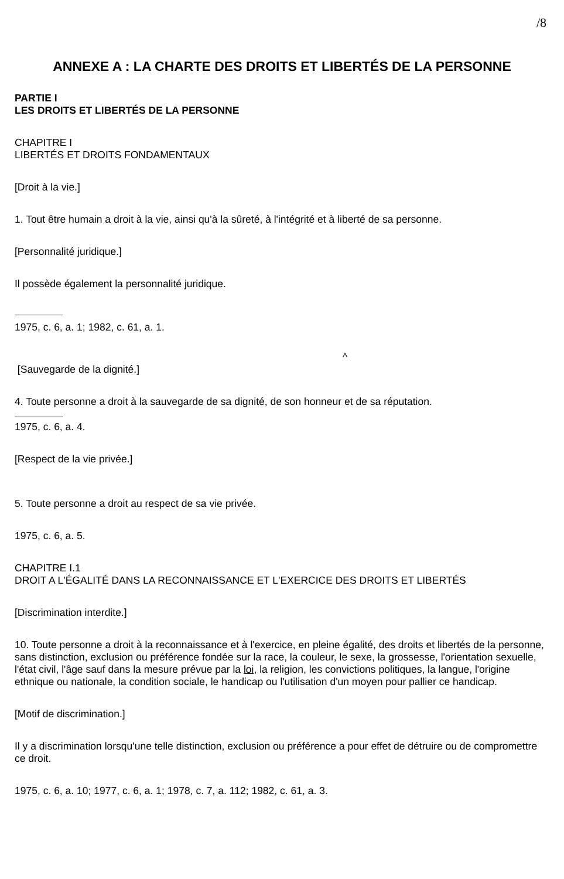/8
ANNEXE A : LA CHARTE DES DROITS ET LIBERTÉS DE LA PERSONNE
PARTIE I
LES DROITS ET LIBERTÉS DE LA PERSONNE
CHAPITRE I
LIBERTÉS ET DROITS FONDAMENTAUX
[Droit à la vie.]
1. Tout être humain a droit à la vie, ainsi qu'à la sûreté, à l'intégrité et à liberté de sa personne.
[Personnalité juridique.]
Il possède également la personnalité juridique.
1975, c. 6, a. 1; 1982, c. 61, a. 1.
^
[Sauvegarde de la dignité.]
4. Toute personne a droit à la sauvegarde de sa dignité, de son honneur et de sa réputation.
1975, c. 6, a. 4.
[Respect de la vie privée.]
5. Toute personne a droit au respect de sa vie privée.
1975, c. 6, a. 5.
CHAPITRE I.1
DROIT A L'ÉGALITÉ DANS LA RECONNAISSANCE ET L'EXERCICE DES DROITS ET LIBERTÉS
[Discrimination interdite.]
10. Toute personne a droit à la reconnaissance et à l'exercice, en pleine égalité, des droits et libertés de la personne, sans distinction, exclusion ou préférence fondée sur la race, la couleur, le sexe, la grossesse, l'orientation sexuelle, l'état civil, l'âge sauf dans la mesure prévue par la loi, la religion, les convictions politiques, la langue, l'origine ethnique ou nationale, la condition sociale, le handicap ou l'utilisation d'un moyen pour pallier ce handicap.
[Motif de discrimination.]
Il y a discrimination lorsqu'une telle distinction, exclusion ou préférence a pour effet de détruire ou de compromettre ce droit.
1975, c. 6, a. 10; 1977, c. 6, a. 1; 1978, c. 7, a. 112; 1982, c. 61, a. 3.